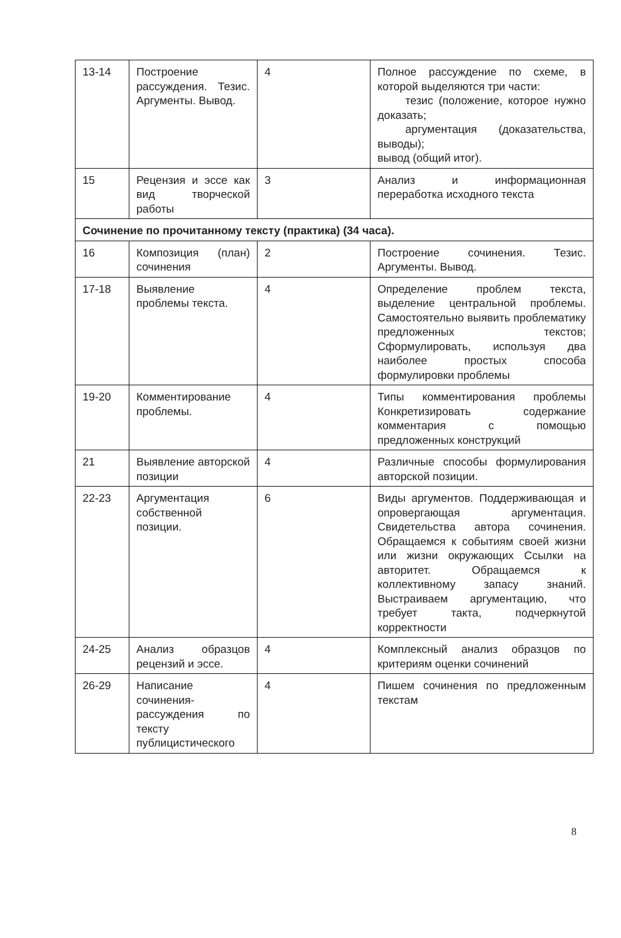| 13-14 | Построение рассуждения. Тезис. Аргументы. Вывод. | 4 | Полное рассуждение по схеме, в которой выделяются три части: тезис (положение, которое нужно доказать; аргументация (доказательства, выводы); вывод (общий итог). |
| 15 | Рецензия и эссе как вид творческой работы | 3 | Анализ и информационная переработка исходного текста |
| Сочинение по прочитанному тексту (практика) (34 часа). | | | |
| 16 | Композиция (план) сочинения | 2 | Построение сочинения. Тезис. Аргументы. Вывод. |
| 17-18 | Выявление проблемы текста. | 4 | Определение проблем текста, выделение центральной проблемы. Самостоятельно выявить проблематику предложенных текстов; Сформулировать, используя два наиболее простых способа формулировки проблемы |
| 19-20 | Комментирование проблемы. | 4 | Типы комментирования проблемы Конкретизировать содержание комментария с помощью предложенных конструкций |
| 21 | Выявление авторской позиции | 4 | Различные способы формулирования авторской позиции. |
| 22-23 | Аргументация собственной позиции. | 6 | Виды аргументов. Поддерживающая и опровергающая аргументация. Свидетельства автора сочинения. Обращаемся к событиям своей жизни или жизни окружающих Ссылки на авторитет. Обращаемся к коллективному запасу знаний. Выстраиваем аргументацию, что требует такта, подчеркнутой корректности |
| 24-25 | Анализ образцов рецензий и эссе. | 4 | Комплексный анализ образцов по критериям оценки сочинений |
| 26-29 | Написание сочинения-рассуждения по тексту публицистического | 4 | Пишем сочинения по предложенным текстам |
8